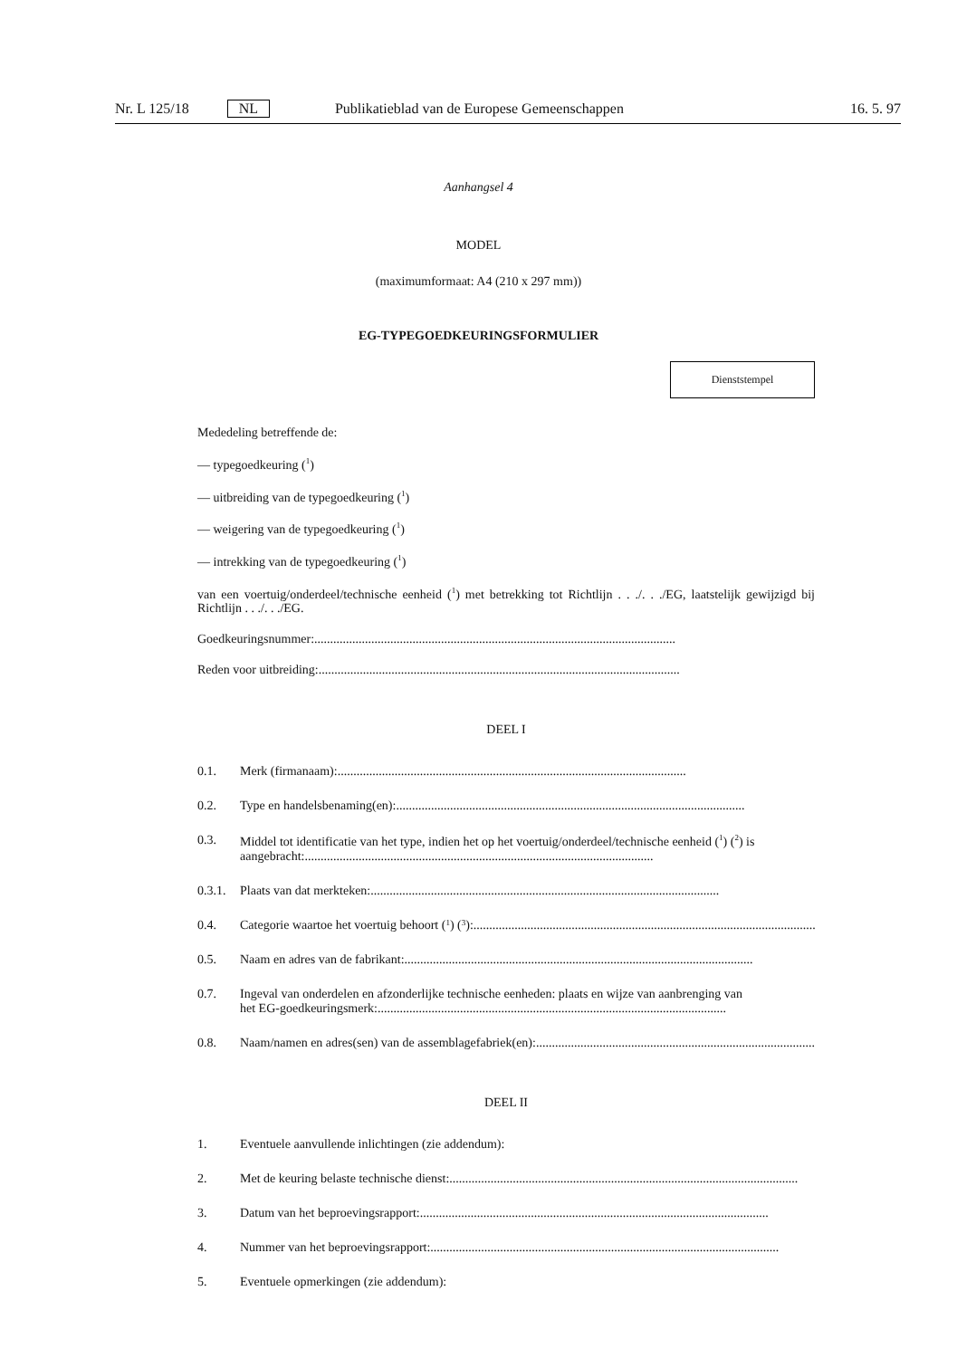Nr. L 125/18 NL Publikatieblad van de Europese Gemeenschappen 16. 5. 97
Aanhangsel 4
MODEL
(maximumformaat: A4 (210 x 297 mm))
EG-TYPEGOEDKEURINGSFORMULIER
Dienststempel
Mededeling betreffende de:
— typegoedkeuring (<sup>1</sup>)
— uitbreiding van de typegoedkeuring (<sup>1</sup>)
— weigering van de typegoedkeuring (<sup>1</sup>)
— intrekking van de typegoedkeuring (<sup>1</sup>)
van een voertuig/onderdeel/technische eenheid (<sup>1</sup>) met betrekking tot Richtlijn . . ./. . ./EG, laatstelijk gewijzigd bij Richtlijn . . ./. . ./EG.
Goedkeuringsnummer: ..................................................................................................................
Reden voor uitbreiding: ..................................................................................................................
DEEL I
0.1. Merk (firmanaam): ..............................................................................................................
0.2. Type en handelsbenaming(en): ..............................................................................................................
0.3. Middel tot identificatie van het type, indien het op het voertuig/onderdeel/technische eenheid (<sup>1</sup>) (<sup>2</sup>) is
aangebracht: ..............................................................................................................
0.3.1. Plaats van dat merkteken: ..............................................................................................................
0.4. Categorie waartoe het voertuig behoort (<sup>1</sup>) (<sup>3</sup>): ..............................................................................................................
0.5. Naam en adres van de fabrikant: ..............................................................................................................
0.7. Ingeval van onderdelen en afzonderlijke technische eenheden: plaats en wijze van aanbrenging van
het EG-goedkeuringsmerk: ..............................................................................................................
0.8. Naam/namen en adres(sen) van de assemblagefabriek(en): ..............................................................................................................
DEEL II
1. Eventuele aanvullende inlichtingen (zie addendum):
2. Met de keuring belaste technische dienst: ..............................................................................................................
3. Datum van het beproevingsrapport: ..............................................................................................................
4. Nummer van het beproevingsrapport: ..............................................................................................................
5. Eventuele opmerkingen (zie addendum):